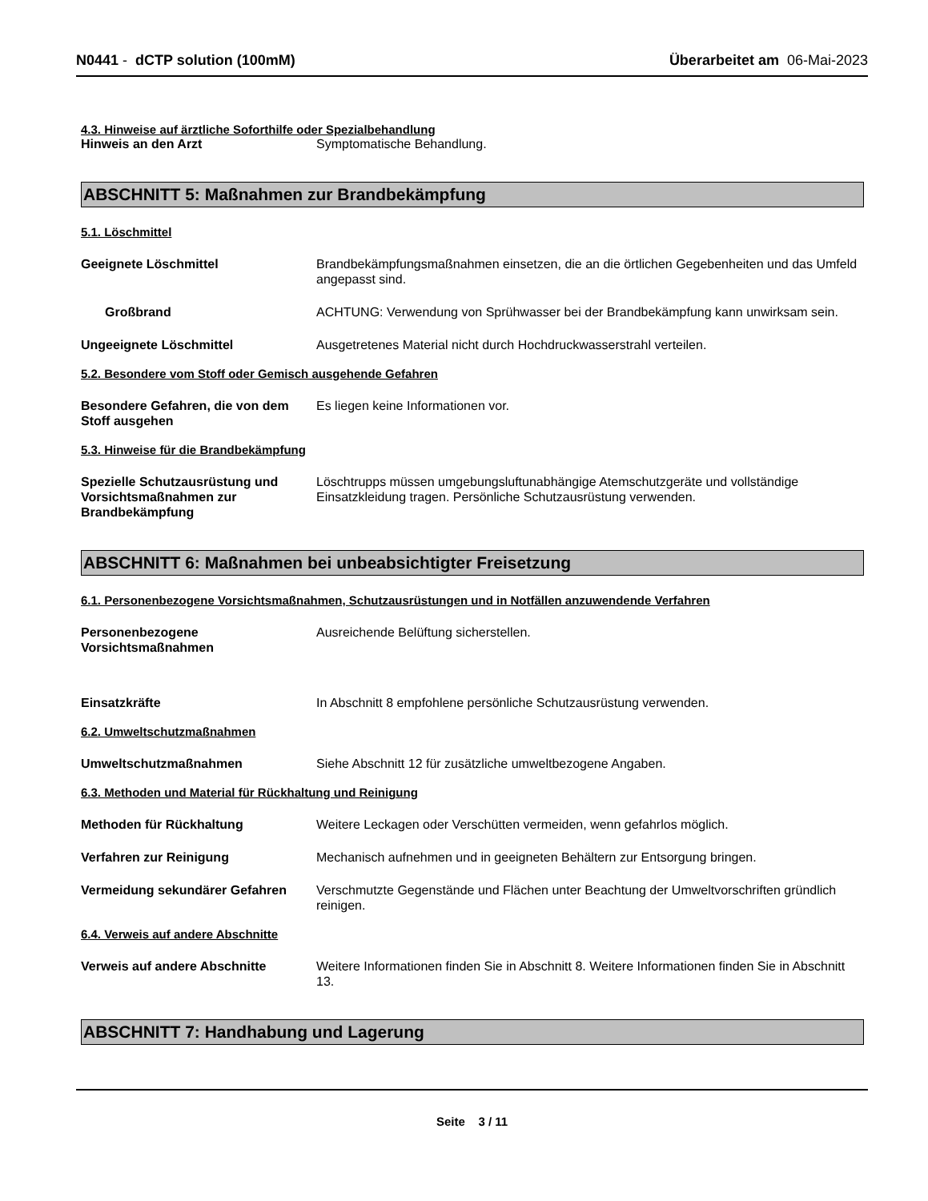N0441 - dCTP solution (100mM) Überarbeitet am 06-Mai-2023
4.3. Hinweise auf ärztliche Soforthilfe oder Spezialbehandlung
Hinweis an den Arzt Symptomatische Behandlung.
ABSCHNITT 5: Maßnahmen zur Brandbekämpfung
5.1. Löschmittel
Geeignete Löschmittel Brandbekämpfungsmaßnahmen einsetzen, die an die örtlichen Gegebenheiten und das Umfeld angepasst sind.
Großbrand ACHTUNG: Verwendung von Sprühwasser bei der Brandbekämpfung kann unwirksam sein.
Ungeeignete Löschmittel Ausgetretenes Material nicht durch Hochdruckwasserstrahl verteilen.
5.2. Besondere vom Stoff oder Gemisch ausgehende Gefahren
Besondere Gefahren, die von dem Stoff ausgehen
Es liegen keine Informationen vor.
5.3. Hinweise für die Brandbekämpfung
Spezielle Schutzausrüstung und Vorsichtsmaßnahmen zur Brandbekämpfung
Löschtrupps müssen umgebungsluftunabhängige Atemschutzgeräte und vollständige Einsatzkleidung tragen. Persönliche Schutzausrüstung verwenden.
ABSCHNITT 6: Maßnahmen bei unbeabsichtigter Freisetzung
6.1. Personenbezogene Vorsichtsmaßnahmen, Schutzausrüstungen und in Notfällen anzuwendende Verfahren
Personenbezogene Vorsichtsmaßnahmen
Ausreichende Belüftung sicherstellen.
Einsatzkräfte In Abschnitt 8 empfohlene persönliche Schutzausrüstung verwenden.
6.2. Umweltschutzmaßnahmen
Umweltschutzmaßnahmen Siehe Abschnitt 12 für zusätzliche umweltbezogene Angaben.
6.3. Methoden und Material für Rückhaltung und Reinigung
Methoden für Rückhaltung Weitere Leckagen oder Verschütten vermeiden, wenn gefahrlos möglich.
Verfahren zur Reinigung Mechanisch aufnehmen und in geeigneten Behältern zur Entsorgung bringen.
Vermeidung sekundärer Gefahren Verschmutzte Gegenstände und Flächen unter Beachtung der Umweltvorschriften gründlich reinigen.
6.4. Verweis auf andere Abschnitte
Verweis auf andere Abschnitte Weitere Informationen finden Sie in Abschnitt 8. Weitere Informationen finden Sie in Abschnitt 13.
ABSCHNITT 7: Handhabung und Lagerung
Seite 3 / 11